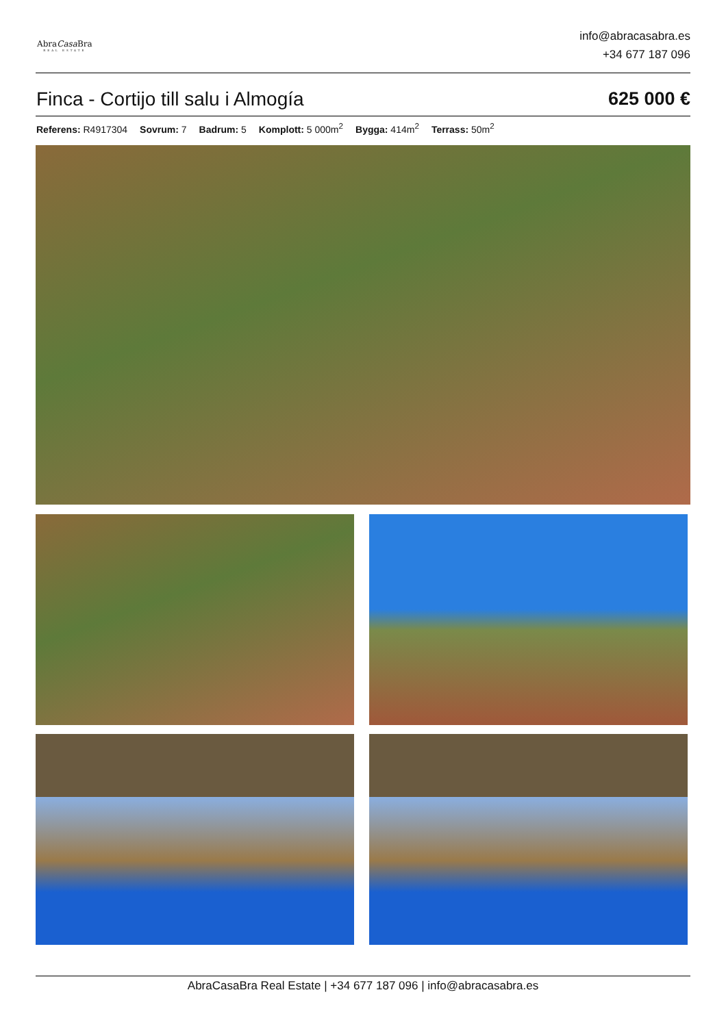AbraCasa Bra
REAL ESTATE
info@abracasabra.es
+34 677 187 096
Finca - Cortijo till salu i Almogía 625 000 €
Referens: R4917304 Sovrum: 7 Badrum: 5 Komplott: 5 000m<sup>2</sup> Bygga: 414m<sup>2</sup> Terrass: 50m<sup>2</sup>
AbraCasaBra Real Estate | +34 677 187 096 | info@abracasabra.es